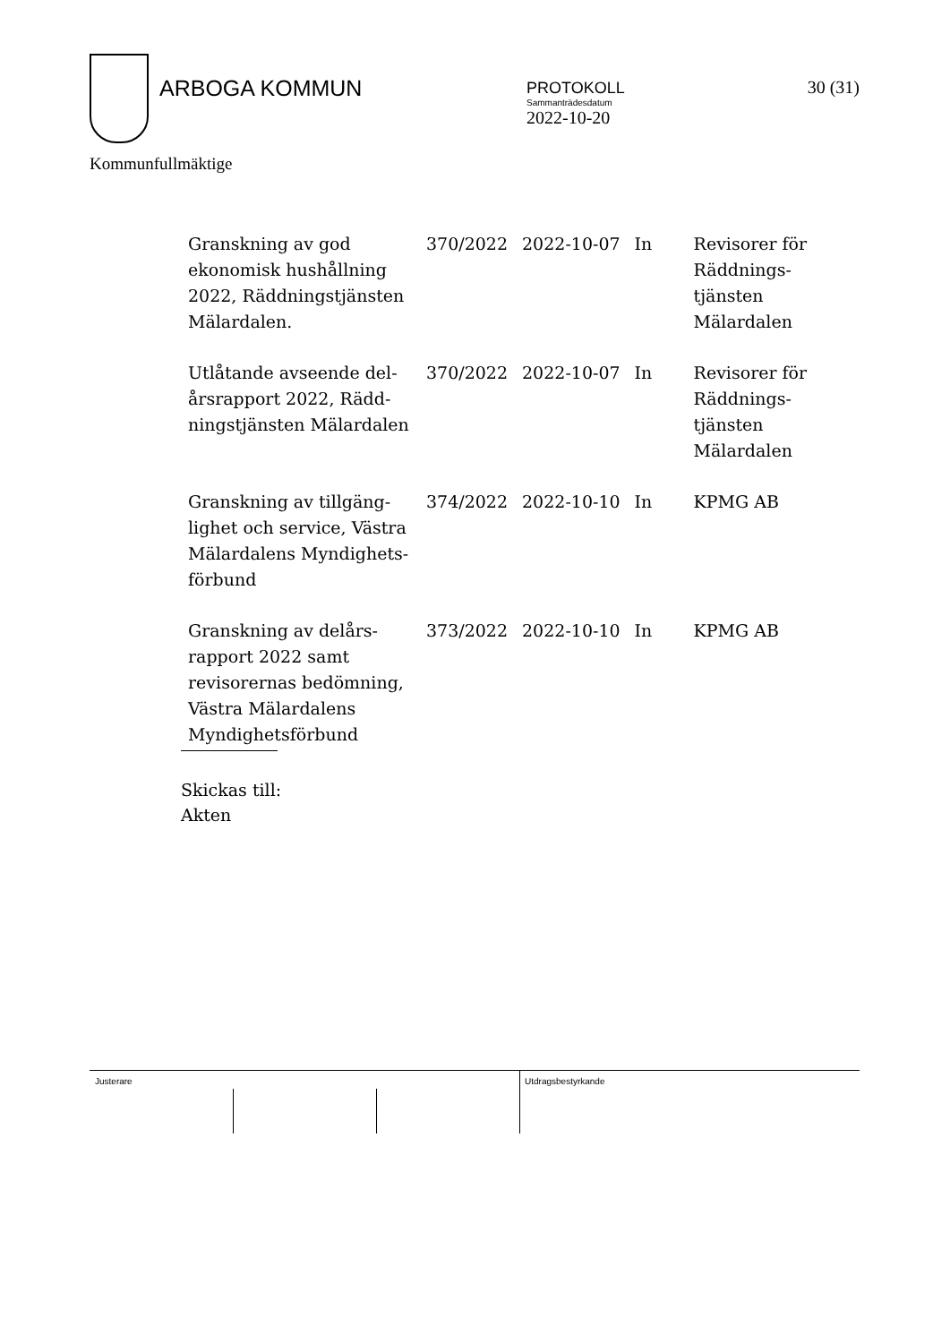ARBOGA KOMMUN
PROTOKOLL
Sammanträdesdatum
2022-10-20
30 (31)
Kommunfullmäktige
| Granskning av god ekonomisk hushållning 2022, Räddningstjänsten Mälardalen. | 370/2022 | 2022-10-07 | In | Revisorer för Räddnings-tjänsten Mälardalen |
| Utlåtande avseende del-årsrapport 2022, Rädd-ningstjänsten Mälardalen | 370/2022 | 2022-10-07 | In | Revisorer för Räddnings-tjänsten Mälardalen |
| Granskning av tillgäng-lighet och service, Västra Mälardalens Myndighets-förbund | 374/2022 | 2022-10-10 | In | KPMG AB |
| Granskning av delårs-rapport 2022 samt revisorernas bedömning, Västra Mälardalens Myndighetsförbund | 373/2022 | 2022-10-10 | In | KPMG AB |
Skickas till:
Akten
Justerare Utdragsbestyrkande